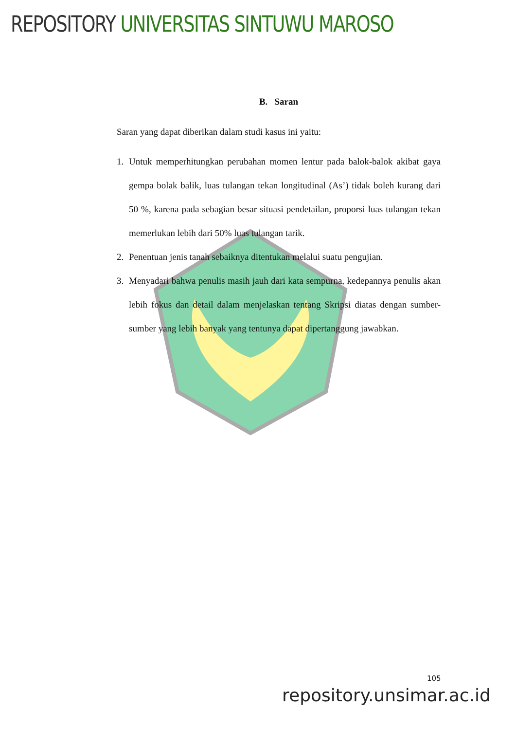REPOSITORY UNIVERSITAS SINTUWU MAROSO
B. Saran
Saran yang dapat diberikan dalam studi kasus ini yaitu:
1. Untuk memperhitungkan perubahan momen lentur pada balok-balok akibat gaya gempa bolak balik, luas tulangan tekan longitudinal (As’) tidak boleh kurang dari 50 %, karena pada sebagian besar situasi pendetailan, proporsi luas tulangan tekan memerlukan lebih dari 50% luas tulangan tarik.
2. Penentuan jenis tanah sebaiknya ditentukan melalui suatu pengujian.
3. Menyadari bahwa penulis masih jauh dari kata sempurna, kedepannya penulis akan lebih fokus dan detail dalam menjelaskan tentang Skripsi diatas dengan sumber-sumber yang lebih banyak yang tentunya dapat dipertanggung jawabkan.
105
repository.unsimar.ac.id